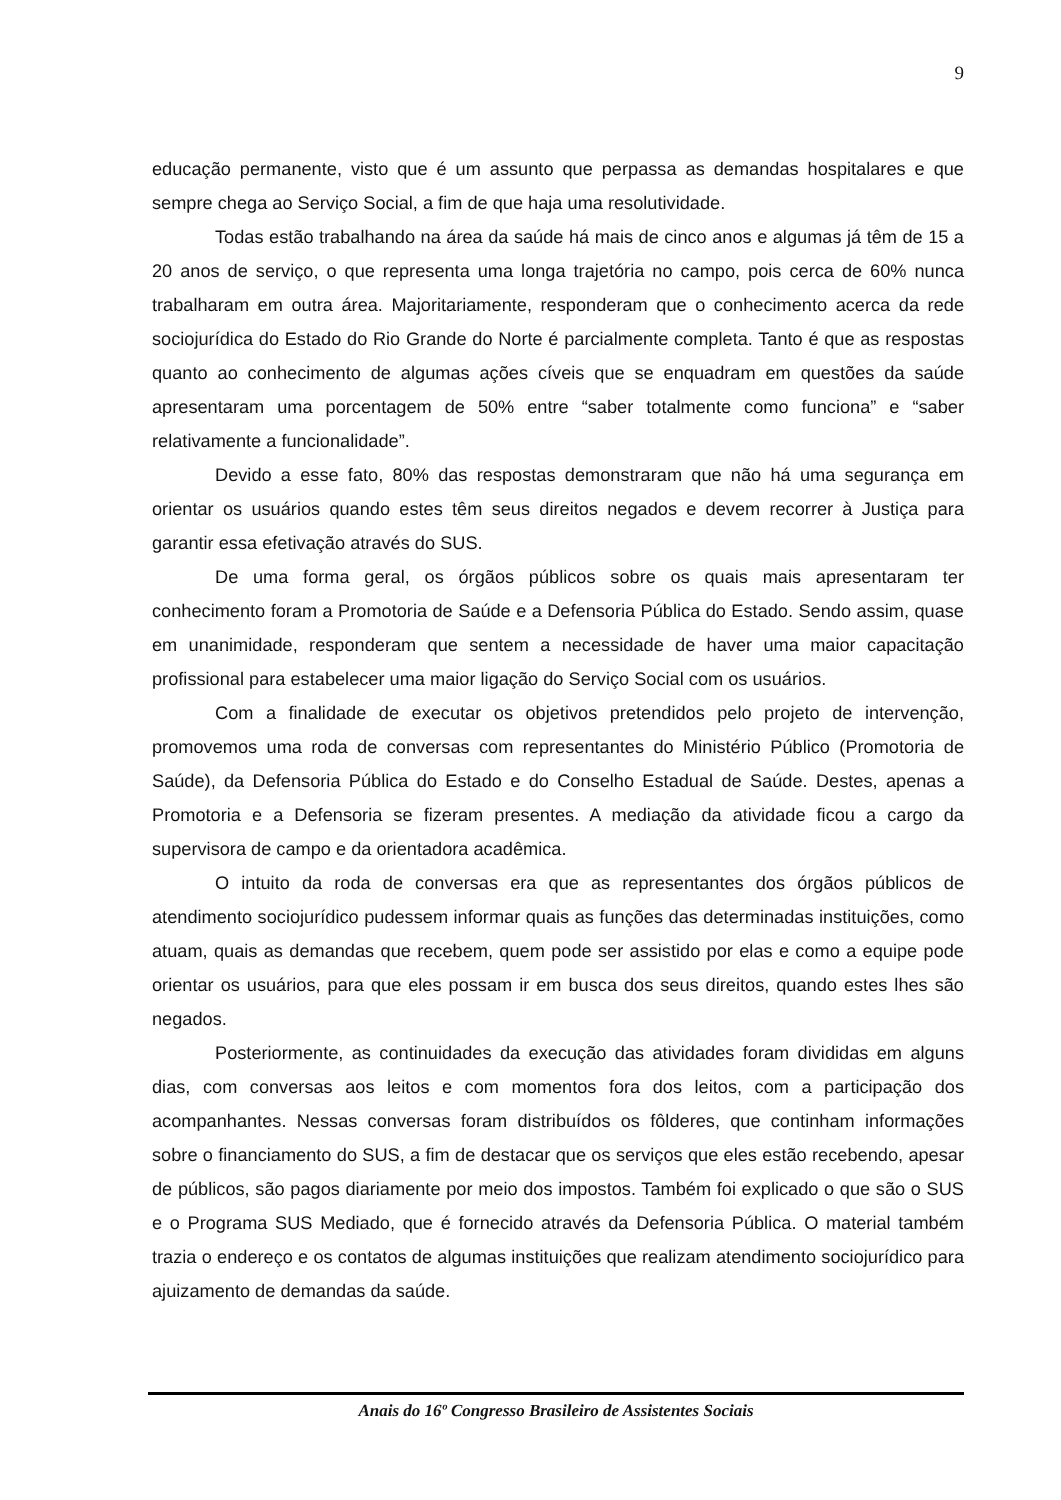9
educação permanente, visto que é um assunto que perpassa as demandas hospitalares e que sempre chega ao Serviço Social, a fim de que haja uma resolutividade.
Todas estão trabalhando na área da saúde há mais de cinco anos e algumas já têm de 15 a 20 anos de serviço, o que representa uma longa trajetória no campo, pois cerca de 60% nunca trabalharam em outra área. Majoritariamente, responderam que o conhecimento acerca da rede sociojurídica do Estado do Rio Grande do Norte é parcialmente completa. Tanto é que as respostas quanto ao conhecimento de algumas ações cíveis que se enquadram em questões da saúde apresentaram uma porcentagem de 50% entre “saber totalmente como funciona” e “saber relativamente a funcionalidade”.
Devido a esse fato, 80% das respostas demonstraram que não há uma segurança em orientar os usuários quando estes têm seus direitos negados e devem recorrer à Justiça para garantir essa efetivação através do SUS.
De uma forma geral, os órgãos públicos sobre os quais mais apresentaram ter conhecimento foram a Promotoria de Saúde e a Defensoria Pública do Estado. Sendo assim, quase em unanimidade, responderam que sentem a necessidade de haver uma maior capacitação profissional para estabelecer uma maior ligação do Serviço Social com os usuários.
Com a finalidade de executar os objetivos pretendidos pelo projeto de intervenção, promovemos uma roda de conversas com representantes do Ministério Público (Promotoria de Saúde), da Defensoria Pública do Estado e do Conselho Estadual de Saúde. Destes, apenas a Promotoria e a Defensoria se fizeram presentes. A mediação da atividade ficou a cargo da supervisora de campo e da orientadora acadêmica.
O intuito da roda de conversas era que as representantes dos órgãos públicos de atendimento sociojurídico pudessem informar quais as funções das determinadas instituições, como atuam, quais as demandas que recebem, quem pode ser assistido por elas e como a equipe pode orientar os usuários, para que eles possam ir em busca dos seus direitos, quando estes lhes são negados.
Posteriormente, as continuidades da execução das atividades foram divididas em alguns dias, com conversas aos leitos e com momentos fora dos leitos, com a participação dos acompanhantes. Nessas conversas foram distribuídos os fôlderes, que continham informações sobre o financiamento do SUS, a fim de destacar que os serviços que eles estão recebendo, apesar de públicos, são pagos diariamente por meio dos impostos. Também foi explicado o que são o SUS e o Programa SUS Mediado, que é fornecido através da Defensoria Pública. O material também trazia o endereço e os contatos de algumas instituições que realizam atendimento sociojurídico para ajuizamento de demandas da saúde.
Anais do 16º Congresso Brasileiro de Assistentes Sociais